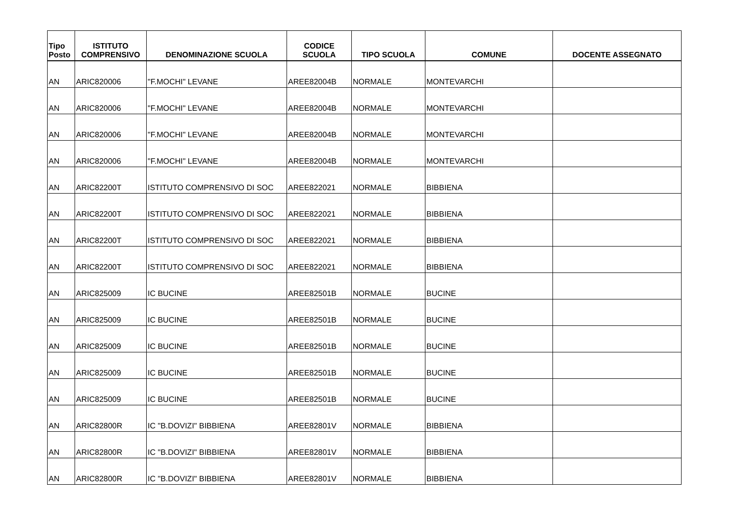| Tipo Posto | ISTITUTO COMPRENSIVO | DENOMINAZIONE SCUOLA | CODICE SCUOLA | TIPO SCUOLA | COMUNE | DOCENTE ASSEGNATO |
| --- | --- | --- | --- | --- | --- | --- |
| AN | ARIC820006 | "F.MOCHI" LEVANE | AREE82004B | NORMALE | MONTEVARCHI | |
| AN | ARIC820006 | "F.MOCHI" LEVANE | AREE82004B | NORMALE | MONTEVARCHI | |
| AN | ARIC820006 | "F.MOCHI" LEVANE | AREE82004B | NORMALE | MONTEVARCHI | |
| AN | ARIC820006 | "F.MOCHI" LEVANE | AREE82004B | NORMALE | MONTEVARCHI | |
| AN | ARIC82200T | ISTITUTO COMPRENSIVO DI SOC | AREE822021 | NORMALE | BIBBIENA | |
| AN | ARIC82200T | ISTITUTO COMPRENSIVO DI SOC | AREE822021 | NORMALE | BIBBIENA | |
| AN | ARIC82200T | ISTITUTO COMPRENSIVO DI SOC | AREE822021 | NORMALE | BIBBIENA | |
| AN | ARIC82200T | ISTITUTO COMPRENSIVO DI SOC | AREE822021 | NORMALE | BIBBIENA | |
| AN | ARIC825009 | IC BUCINE | AREE82501B | NORMALE | BUCINE | |
| AN | ARIC825009 | IC BUCINE | AREE82501B | NORMALE | BUCINE | |
| AN | ARIC825009 | IC BUCINE | AREE82501B | NORMALE | BUCINE | |
| AN | ARIC825009 | IC BUCINE | AREE82501B | NORMALE | BUCINE | |
| AN | ARIC825009 | IC BUCINE | AREE82501B | NORMALE | BUCINE | |
| AN | ARIC82800R | IC "B.DOVIZI" BIBBIENA | AREE82801V | NORMALE | BIBBIENA | |
| AN | ARIC82800R | IC "B.DOVIZI" BIBBIENA | AREE82801V | NORMALE | BIBBIENA | |
| AN | ARIC82800R | IC "B.DOVIZI" BIBBIENA | AREE82801V | NORMALE | BIBBIENA | |